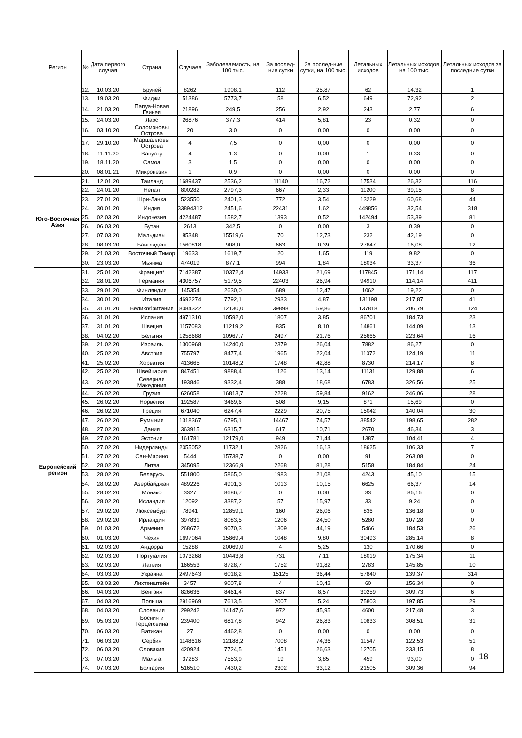| Регион | № | Дата первого случая | Страна | Случаев | Заболеваемость, на 100 тыс. | За послед-ние сутки | За послед-ние сутки, на 100 тыс. | Летальных исходов | Летальных исходов, на 100 тыс. | Летальных исходов за последние сутки |
| --- | --- | --- | --- | --- | --- | --- | --- | --- | --- | --- |
| | 12. | 10.03.20 | Бруней | 8262 | 1908,1 | 112 | 25,87 | 62 | 14,32 | 1 |
| | 13. | 19.03.20 | Фиджи | 51386 | 5773,7 | 58 | 6,52 | 649 | 72,92 | 2 |
| | 14. | 21.03.20 | Папуа-Новая Гвинея | 21896 | 249,5 | 256 | 2,92 | 243 | 2,77 | 6 |
| | 15. | 24.03.20 | Лаос | 26876 | 377,3 | 414 | 5,81 | 23 | 0,32 | 0 |
| | 16. | 03.10.20 | Соломоновы Острова | 20 | 3,0 | 0 | 0,00 | 0 | 0,00 | 0 |
| | 17. | 29.10.20 | Маршалловы Острова | 4 | 7,5 | 0 | 0,00 | 0 | 0,00 | 0 |
| | 18. | 11.11.20 | Вануату | 4 | 1,3 | 0 | 0,00 | 1 | 0,33 | 0 |
| | 19. | 18.11.20 | Самоа | 3 | 1,5 | 0 | 0,00 | 0 | 0,00 | 0 |
| | 20. | 08.01.21 | Микронезия | 1 | 0,9 | 0 | 0,00 | 0 | 0,00 | 0 |
| Юго-Восточная Азия | 21. | 12.01.20 | Таиланд | 1689437 | 2536,2 | 11140 | 16,72 | 17534 | 26,32 | 116 |
| | 22. | 24.01.20 | Непал | 800282 | 2797,3 | 667 | 2,33 | 11200 | 39,15 | 8 |
| | 23. | 27.01.20 | Шри-Ланка | 523550 | 2401,3 | 772 | 3,54 | 13229 | 60,68 | 44 |
| | 24. | 30.01.20 | Индия | 33894312 | 2451,6 | 22431 | 1,62 | 449856 | 32,54 | 318 |
| | 25. | 02.03.20 | Индонезия | 4224487 | 1582,7 | 1393 | 0,52 | 142494 | 53,39 | 81 |
| | 26. | 06.03.20 | Бутан | 2613 | 342,5 | 0 | 0,00 | 3 | 0,39 | 0 |
| | 27. | 07.03.20 | Мальдивы | 85348 | 15519,6 | 70 | 12,73 | 232 | 42,19 | 0 |
| | 28. | 08.03.20 | Бангладеш | 1560818 | 908,0 | 663 | 0,39 | 27647 | 16,08 | 12 |
| | 29. | 21.03.20 | Восточный Тимор | 19633 | 1619,7 | 20 | 1,65 | 119 | 9,82 | 0 |
| | 30. | 23.03.20 | Мьянма | 474019 | 877,1 | 994 | 1,84 | 18034 | 33,37 | 36 |
| Европейский регион | 31. | 25.01.20 | Франция* | 7142387 | 10372,4 | 14933 | 21,69 | 117845 | 171,14 | 117 |
| | 32. | 28.01.20 | Германия | 4306757 | 5179,5 | 22403 | 26,94 | 94910 | 114,14 | 411 |
| | 33. | 29.01.20 | Финляндия | 145354 | 2630,0 | 689 | 12,47 | 1062 | 19,22 | 0 |
| | 34. | 30.01.20 | Италия | 4692274 | 7792,1 | 2933 | 4,87 | 131198 | 217,87 | 41 |
| | 35. | 31.01.20 | Великобритания | 8084322 | 12130,0 | 39898 | 59,86 | 137818 | 206,79 | 124 |
| | 36. | 31.01.20 | Испания | 4971310 | 10592,0 | 1807 | 3,85 | 86701 | 184,73 | 23 |
| | 37. | 31.01.20 | Швеция | 1157083 | 11219,2 | 835 | 8,10 | 14861 | 144,09 | 13 |
| | 38. | 04.02.20 | Бельгия | 1258688 | 10967,7 | 2497 | 21,76 | 25665 | 223,64 | 16 |
| | 39. | 21.02.20 | Израиль | 1300968 | 14240,0 | 2379 | 26,04 | 7882 | 86,27 | 0 |
| | 40. | 25.02.20 | Австрия | 755797 | 8477,4 | 1965 | 22,04 | 11072 | 124,19 | 11 |
| | 41. | 25.02.20 | Хорватия | 413665 | 10148,2 | 1748 | 42,88 | 8730 | 214,17 | 8 |
| | 42. | 25.02.20 | Швейцария | 847451 | 9888,4 | 1126 | 13,14 | 11131 | 129,88 | 6 |
| | 43. | 26.02.20 | Северная Македония | 193846 | 9332,4 | 388 | 18,68 | 6783 | 326,56 | 25 |
| | 44. | 26.02.20 | Грузия | 626058 | 16813,7 | 2228 | 59,84 | 9162 | 246,06 | 28 |
| | 45. | 26.02.20 | Норвегия | 192587 | 3469,6 | 508 | 9,15 | 871 | 15,69 | 0 |
| | 46. | 26.02.20 | Греция | 671040 | 6247,4 | 2229 | 20,75 | 15042 | 140,04 | 30 |
| | 47. | 26.02.20 | Румыния | 1318367 | 6795,1 | 14467 | 74,57 | 38542 | 198,65 | 282 |
| | 48. | 27.02.20 | Дания | 363915 | 6315,7 | 617 | 10,71 | 2670 | 46,34 | 3 |
| | 49. | 27.02.20 | Эстония | 161781 | 12179,0 | 949 | 71,44 | 1387 | 104,41 | 4 |
| | 50. | 27.02.20 | Нидерланды | 2055052 | 11732,1 | 2826 | 16,13 | 18625 | 106,33 | 7 |
| | 51. | 27.02.20 | Сан-Марино | 5444 | 15738,7 | 0 | 0,00 | 91 | 263,08 | 0 |
| | 52. | 28.02.20 | Литва | 345095 | 12366,9 | 2268 | 81,28 | 5158 | 184,84 | 24 |
| | 53. | 28.02.20 | Беларусь | 551800 | 5865,0 | 1983 | 21,08 | 4243 | 45,10 | 15 |
| | 54. | 28.02.20 | Азербайджан | 489226 | 4901,3 | 1013 | 10,15 | 6625 | 66,37 | 14 |
| | 55. | 28.02.20 | Монако | 3327 | 8686,7 | 0 | 0,00 | 33 | 86,16 | 0 |
| | 56. | 28.02.20 | Исландия | 12092 | 3387,2 | 57 | 15,97 | 33 | 9,24 | 0 |
| | 57. | 29.02.20 | Люксембург | 78941 | 12859,1 | 160 | 26,06 | 836 | 136,18 | 0 |
| | 58. | 29.02.20 | Ирландия | 397831 | 8083,5 | 1206 | 24,50 | 5280 | 107,28 | 0 |
| | 59. | 01.03.20 | Армения | 268672 | 9070,3 | 1309 | 44,19 | 5466 | 184,53 | 26 |
| | 60. | 01.03.20 | Чехия | 1697064 | 15869,4 | 1048 | 9,80 | 30493 | 285,14 | 8 |
| | 61. | 02.03.20 | Андорра | 15288 | 20069,0 | 4 | 5,25 | 130 | 170,66 | 0 |
| | 62. | 02.03.20 | Португалия | 1073268 | 10443,8 | 731 | 7,11 | 18019 | 175,34 | 11 |
| | 63. | 02.03.20 | Латвия | 166553 | 8728,7 | 1752 | 91,82 | 2783 | 145,85 | 10 |
| | 64. | 03.03.20 | Украина | 2497643 | 6018,2 | 15125 | 36,44 | 57840 | 139,37 | 314 |
| | 65. | 03.03.20 | Лихтенштейн | 3457 | 9007,8 | 4 | 10,42 | 60 | 156,34 | 0 |
| | 66. | 04.03.20 | Венгрия | 826636 | 8461,4 | 837 | 8,57 | 30259 | 309,73 | 6 |
| | 67. | 04.03.20 | Польша | 2916969 | 7613,5 | 2007 | 5,24 | 75803 | 197,85 | 29 |
| | 68. | 04.03.20 | Словения | 299242 | 14147,6 | 972 | 45,95 | 4600 | 217,48 | 3 |
| | 69. | 05.03.20 | Босния и Герцеговина | 239400 | 6817,8 | 942 | 26,83 | 10833 | 308,51 | 31 |
| | 70. | 06.03.20 | Ватикан | 27 | 4462,8 | 0 | 0,00 | 0 | 0,00 | 0 |
| | 71. | 06.03.20 | Сербия | 1148616 | 12188,2 | 7008 | 74,36 | 11547 | 122,53 | 51 |
| | 72. | 06.03.20 | Словакия | 420924 | 7724,5 | 1451 | 26,63 | 12705 | 233,15 | 8 |
| | 73. | 07.03.20 | Мальта | 37283 | 7553,9 | 19 | 3,85 | 459 | 93,00 | 0 |
| | 74. | 07.03.20 | Болгария | 516510 | 7430,2 | 2302 | 33,12 | 21505 | 309,36 | 94 |
18